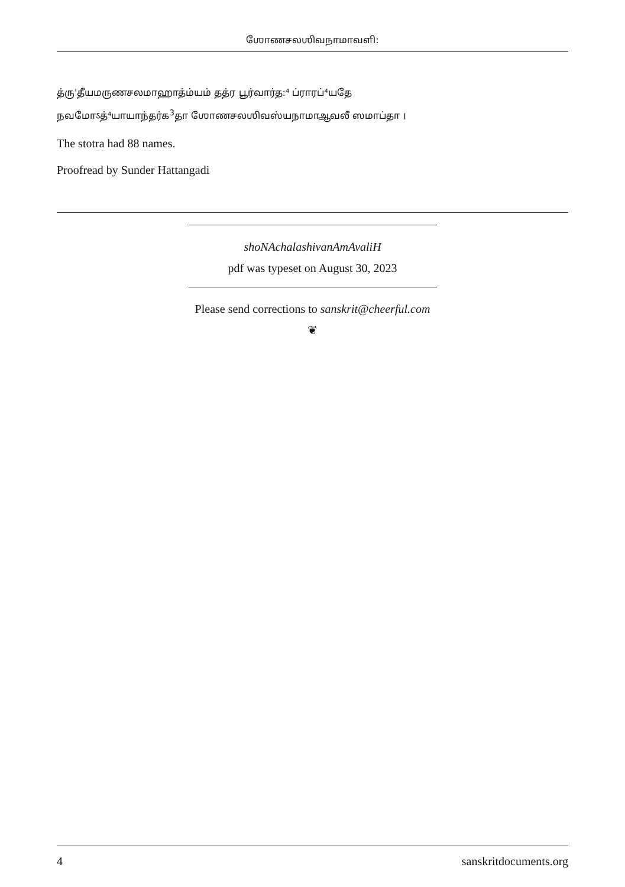ஶோணசலஶிவநாமாவளி:
த்ரு'தீயமருணசலமாஹாத்ம்யம் தத்ர பூர்வார்த:⁴ ப்ராரப்⁴யதே
நவமோऽத்⁴யாயாந்தர்க<sup>3</sup>தா ஶோணசலஶிவஸ்யநாமாஆவலீ ஸமாப்தா ।
The stotra had 88 names.
Proofread by Sunder Hattangadi
shoNAchalashivanAmAvaliH
pdf was typeset on August 30, 2023
Please send corrections to sanskrit@cheerful.com
❦
4 sanskritdocuments.org